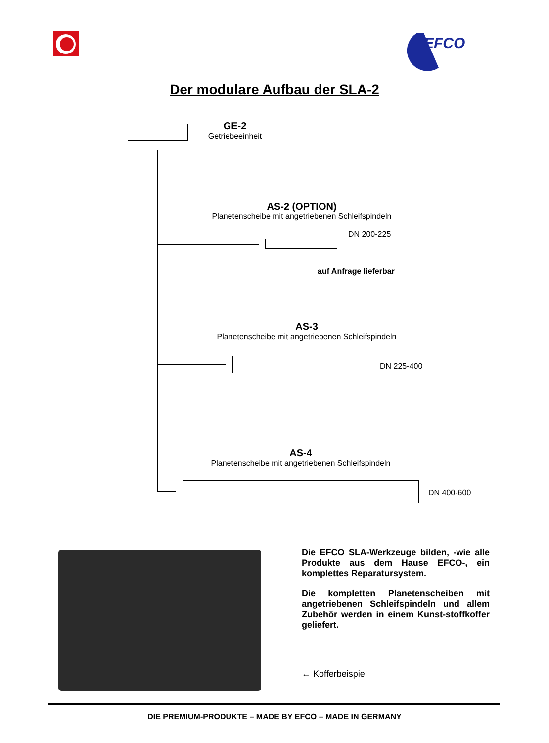EFCO
Der modulare Aufbau der SLA-2
GE-2
Getriebeeinheit
AS-2 (OPTION)
Planetenscheibe mit angetriebenen Schleifspindeln
DN 200-225
auf Anfrage lieferbar
AS-3
Planetenscheibe mit angetriebenen Schleifspindeln
DN 225-400
AS-4
Planetenscheibe mit angetriebenen Schleifspindeln
DN 400-600
Die EFCO SLA-Werkzeuge bilden, -wie alle Produkte aus dem Hause EFCO-, ein komplettes Reparatursystem.
Die kompletten Planetenscheiben mit angetriebenen Schleifspindeln und allem Zubehör werden in einem Kunst-stoffkoffer geliefert.
← Kofferbeispiel
DIE PREMIUM-PRODUKTE – MADE BY EFCO – MADE IN GERMANY